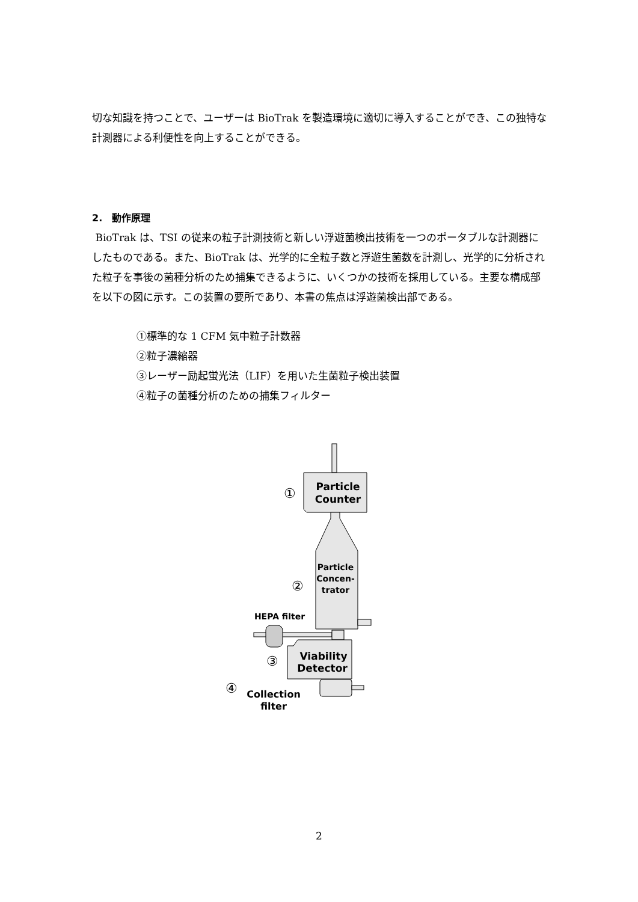切な知識を持つことで、ユーザーは BioTrak を製造環境に適切に導入することができ、この独特な計測器による利便性を向上することができる。
2.　動作原理
BioTrak は、TSI の従来の粒子計測技術と新しい浮遊菌検出技術を一つのポータブルな計測器にしたものである。また、BioTrak は、光学的に全粒子数と浮遊生菌数を計測し、光学的に分析された粒子を事後の菌種分析のため捕集できるように、いくつかの技術を採用している。主要な構成部を以下の図に示す。この装置の要所であり、本書の焦点は浮遊菌検出部である。
①標準的な 1 CFM 気中粒子計数器
②粒子濃縮器
③レーザー励起蛍光法（LIF）を用いた生菌粒子検出装置
④粒子の菌種分析のための捕集フィルター
Particle
Counter
①
Particle
Concen-
trator
②
HEPA filter
Viability
Detector
③
④
Collection
filter
2